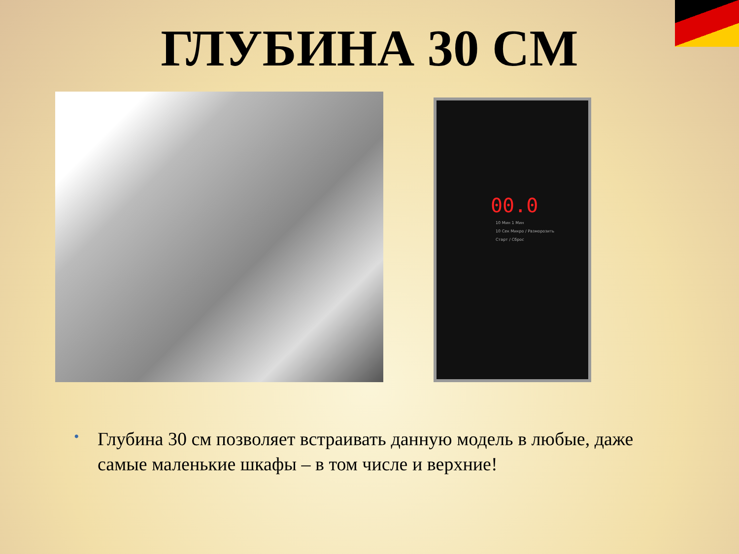ГЛУБИНА 30 СМ
00.0
10 Мин 1 Мин
10 Сек Микро / Разморозить
Старт / Сброс
• Глубина 30 см позволяет встраивать данную модель в любые, даже самые маленькие шкафы – в том числе и верхние!